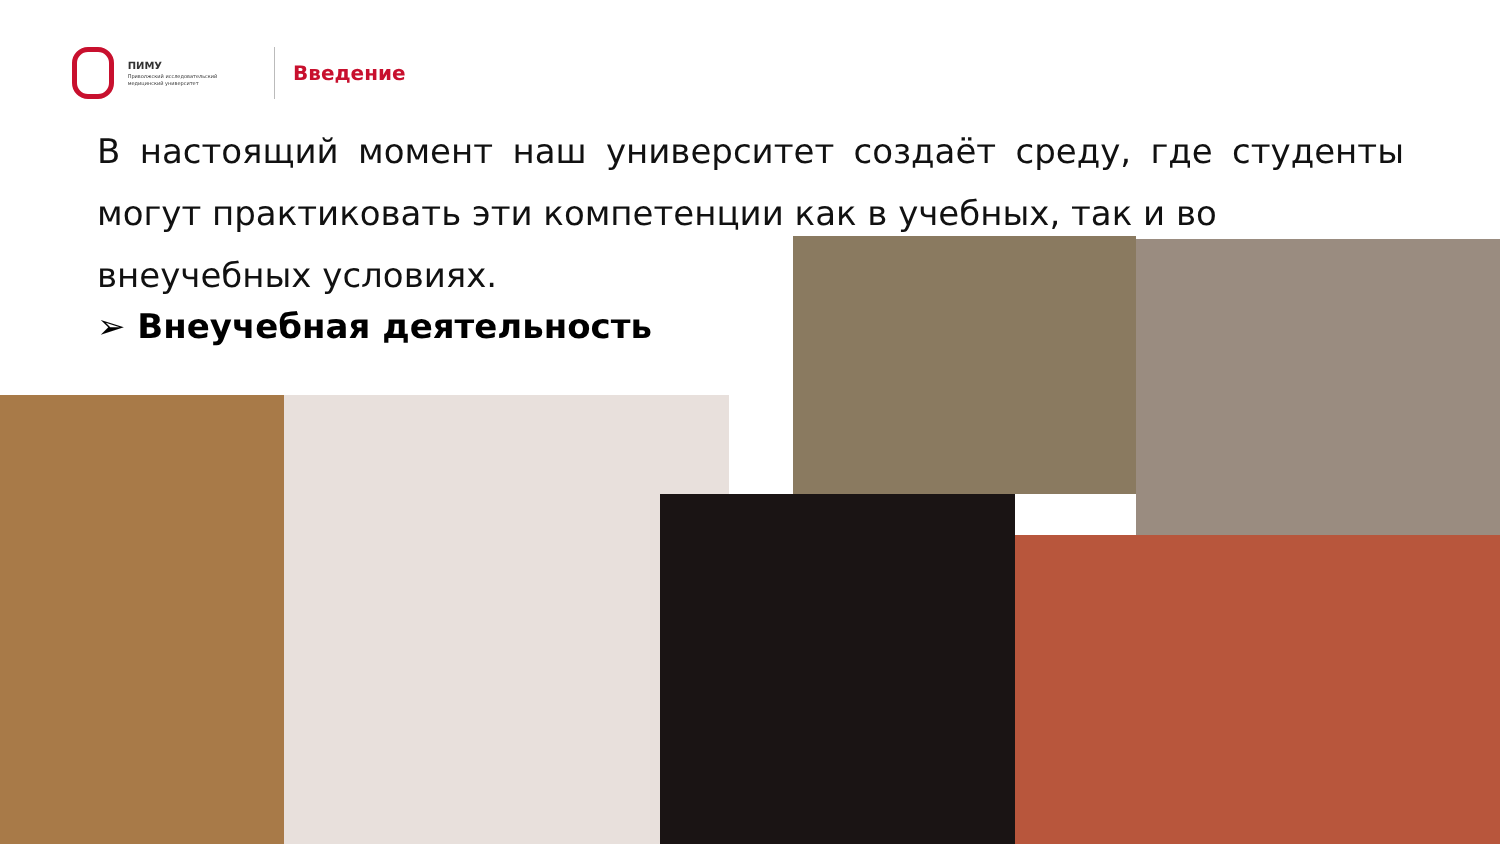ПИМУ
Приволжский исследовательский медицинский университет
Введение
В настоящий момент наш университет создаёт среду, где студенты могут практиковать эти компетенции как в учебных, так и во
внеучебных условиях.
➢ Внеучебная деятельность